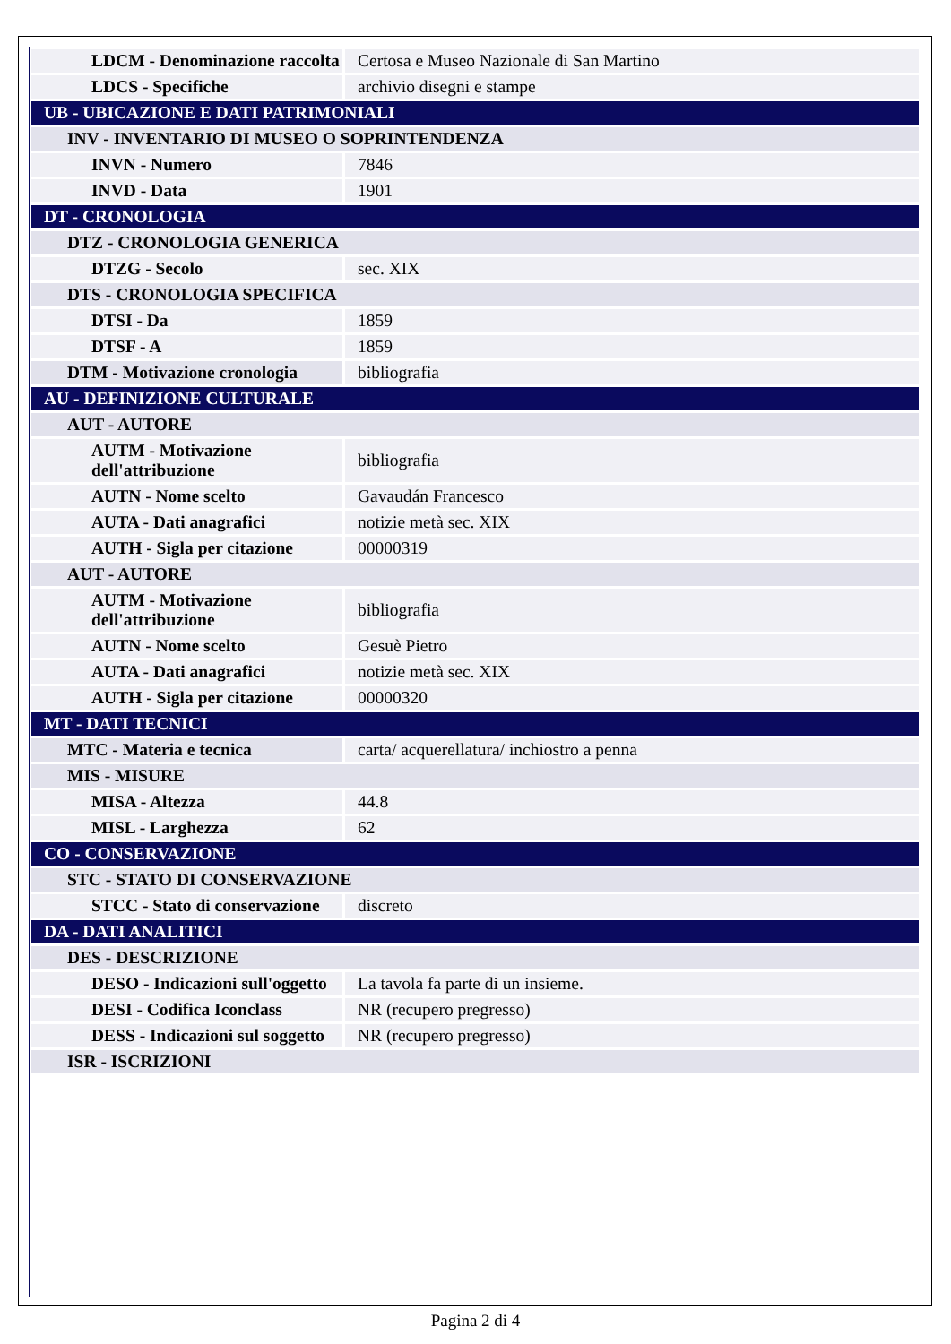| LDCM - Denominazione raccolta | Certosa e Museo Nazionale di San Martino |
| LDCS - Specifiche | archivio disegni e stampe |
| UB - UBICAZIONE E DATI PATRIMONIALI | |
| INV - INVENTARIO DI MUSEO O SOPRINTENDENZA | |
| INVN - Numero | 7846 |
| INVD - Data | 1901 |
| DT - CRONOLOGIA | |
| DTZ - CRONOLOGIA GENERICA | |
| DTZG - Secolo | sec. XIX |
| DTS - CRONOLOGIA SPECIFICA | |
| DTSI - Da | 1859 |
| DTSF - A | 1859 |
| DTM - Motivazione cronologia | bibliografia |
| AU - DEFINIZIONE CULTURALE | |
| AUT - AUTORE | |
| AUTM - Motivazione dell'attribuzione | bibliografia |
| AUTN - Nome scelto | Gavaudán Francesco |
| AUTA - Dati anagrafici | notizie metà sec. XIX |
| AUTH - Sigla per citazione | 00000319 |
| AUT - AUTORE | |
| AUTM - Motivazione dell'attribuzione | bibliografia |
| AUTN - Nome scelto | Gesuè Pietro |
| AUTA - Dati anagrafici | notizie metà sec. XIX |
| AUTH - Sigla per citazione | 00000320 |
| MT - DATI TECNICI | |
| MTC - Materia e tecnica | carta/ acquerellatura/ inchiostro a penna |
| MIS - MISURE | |
| MISA - Altezza | 44.8 |
| MISL - Larghezza | 62 |
| CO - CONSERVAZIONE | |
| STC - STATO DI CONSERVAZIONE | |
| STCC - Stato di conservazione | discreto |
| DA - DATI ANALITICI | |
| DES - DESCRIZIONE | |
| DESO - Indicazioni sull'oggetto | La tavola fa parte di un insieme. |
| DESI - Codifica Iconclass | NR (recupero pregresso) |
| DESS - Indicazioni sul soggetto | NR (recupero pregresso) |
| ISR - ISCRIZIONI | |
Pagina 2 di 4